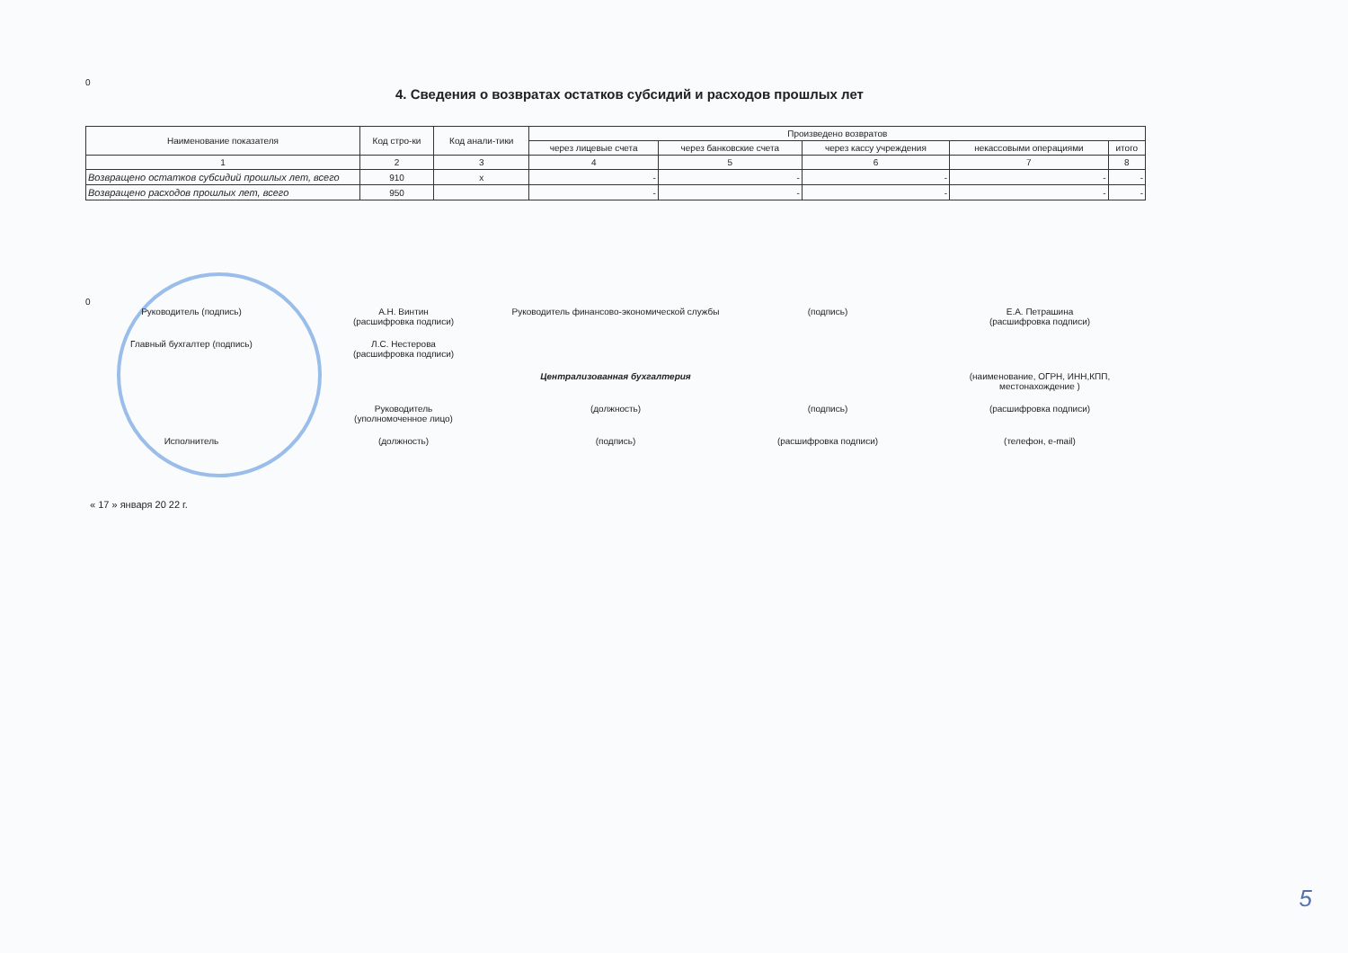0
4. Сведения о возвратах остатков субсидий и расходов прошлых лет
| Наименование показателя | Код стро-ки | Код анали-тики | Произведено возвратов | | | | |
| --- | --- | --- | --- | --- | --- | --- | --- |
| | | | через лицевые счета | через банковские счета | через кассу учреждения | некассовыми операциями | итого |
| 1 | 2 | 3 | 4 | 5 | 6 | 7 | 8 |
| Возвращено остатков субсидий прошлых лет, всего | 910 | x | - | - | - | - | - |
| Возвращено расходов прошлых лет, всего | 950 | | - | - | - | - | - |
0
Руководитель (подпись) А.Н. Винтин
(расшифровка подписи)
Руководитель финансово-экономической службы
(подпись) Е.А. Петрашина
(расшифровка подписи)
Главный бухгалтер (подпись) Л.С. Нестерова
(расшифровка подписи)
Централизованная бухгалтерия (наименование, ОГРН, ИНН,КПП, местонахождение )
Руководитель
(уполномоченное лицо)
(должность) (подпись) (расшифровка подписи)
Исполнитель (должность) (подпись) (расшифровка подписи) (телефон, e-mail)
« 17 » января 20 22 г.
5